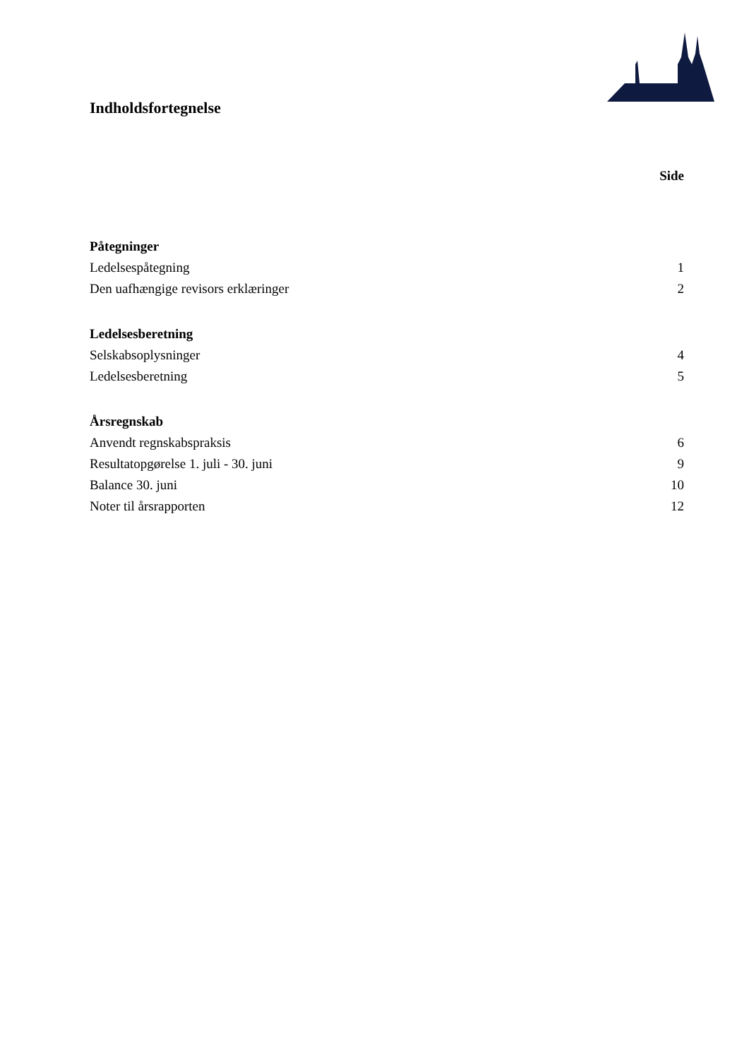Indholdsfortegnelse
Side
Påtegninger
Ledelsespåtegning 1
Den uafhængige revisors erklæringer 2
Ledelsesberetning
Selskabsoplysninger 4
Ledelsesberetning 5
Årsregnskab
Anvendt regnskabspraksis 6
Resultatopgørelse 1. juli - 30. juni 9
Balance 30. juni 10
Noter til årsrapporten 12